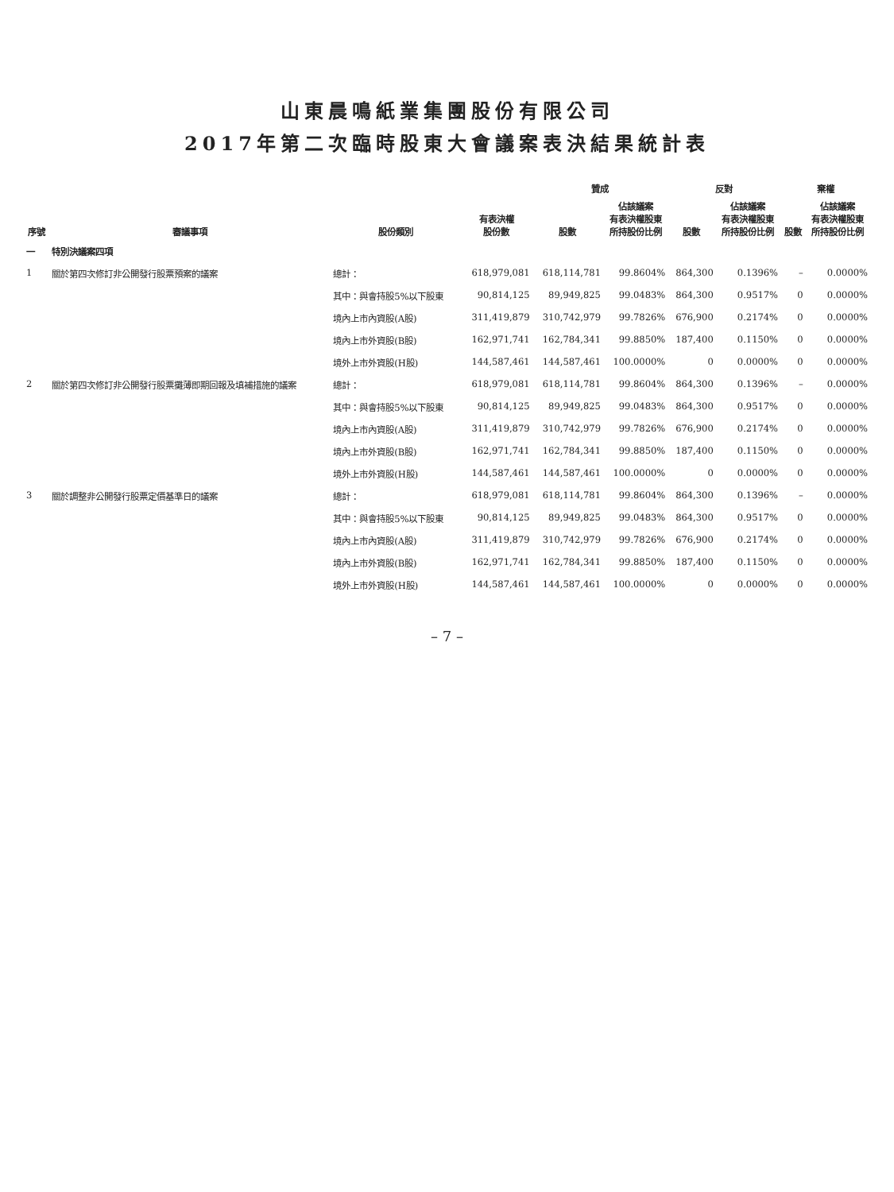山東晨鳴紙業集團股份有限公司
2017年第二次臨時股東大會議案表決結果統計表
| 序號 | 審議事項 | 股份類別 | 有表決權 股份數 | 贊成 | | 反對 | | 棄權 | |
| --- | --- | --- | --- | --- | --- | --- | --- | --- | --- |
| | | | | 股數 | 佔該議案 有表決權股東 所持股份比例 | 股數 | 佔該議案 有表決權股東 所持股份比例 | 股數 | 佔該議案 有表決權股東 所持股份比例 |
| 一 | 特別決議案四項 | | | | | | | | |
| 1 | 關於第四次修訂非公開發行股票預案的議案 | 總計： | 618,979,081 | 618,114,781 | 99.8604% | 864,300 | 0.1396% | – | 0.0000% |
| | | 其中：與會持股5%以下股東 | 90,814,125 | 89,949,825 | 99.0483% | 864,300 | 0.9517% | 0 | 0.0000% |
| | | 境內上市內資股(A股) | 311,419,879 | 310,742,979 | 99.7826% | 676,900 | 0.2174% | 0 | 0.0000% |
| | | 境內上市外資股(B股) | 162,971,741 | 162,784,341 | 99.8850% | 187,400 | 0.1150% | 0 | 0.0000% |
| | | 境外上市外資股(H股) | 144,587,461 | 144,587,461 | 100.0000% | 0 | 0.0000% | 0 | 0.0000% |
| 2 | 關於第四次修訂非公開發行股票攤薄即期回報及填補措施的議案 | 總計： | 618,979,081 | 618,114,781 | 99.8604% | 864,300 | 0.1396% | – | 0.0000% |
| | | 其中：與會持股5%以下股東 | 90,814,125 | 89,949,825 | 99.0483% | 864,300 | 0.9517% | 0 | 0.0000% |
| | | 境內上市內資股(A股) | 311,419,879 | 310,742,979 | 99.7826% | 676,900 | 0.2174% | 0 | 0.0000% |
| | | 境內上市外資股(B股) | 162,971,741 | 162,784,341 | 99.8850% | 187,400 | 0.1150% | 0 | 0.0000% |
| | | 境外上市外資股(H股) | 144,587,461 | 144,587,461 | 100.0000% | 0 | 0.0000% | 0 | 0.0000% |
| 3 | 關於調整非公開發行股票定價基準日的議案 | 總計： | 618,979,081 | 618,114,781 | 99.8604% | 864,300 | 0.1396% | – | 0.0000% |
| | | 其中：與會持股5%以下股東 | 90,814,125 | 89,949,825 | 99.0483% | 864,300 | 0.9517% | 0 | 0.0000% |
| | | 境內上市內資股(A股) | 311,419,879 | 310,742,979 | 99.7826% | 676,900 | 0.2174% | 0 | 0.0000% |
| | | 境內上市外資股(B股) | 162,971,741 | 162,784,341 | 99.8850% | 187,400 | 0.1150% | 0 | 0.0000% |
| | | 境外上市外資股(H股) | 144,587,461 | 144,587,461 | 100.0000% | 0 | 0.0000% | 0 | 0.0000% |
– 7 –